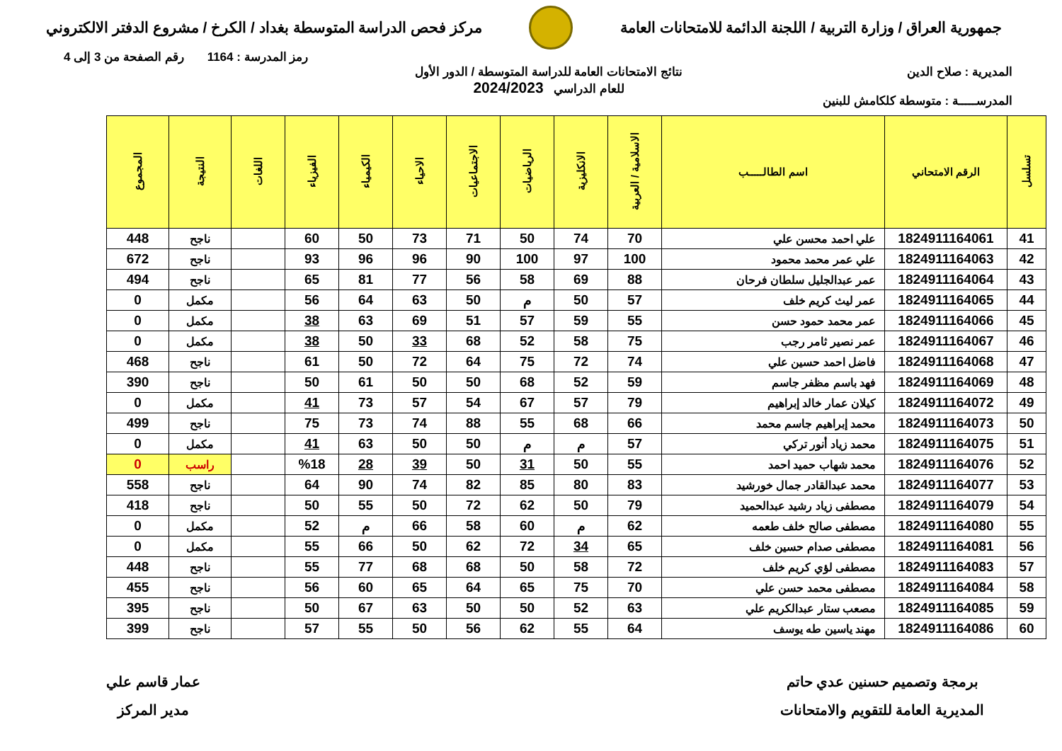جمهورية العراق / وزارة التربية / اللجنة الدائمة للامتحانات العامة
مركز فحص الدراسة المتوسطة بغداد / الكرخ / مشروع الدفتر الالكتروني
رمز المدرسة : 1164 رقم الصفحة من 3 إلى 4
المديرية : صلاح الدين
المدرســـــة : متوسطة كلكامش للبنين
نتائج الامتحانات العامة للدراسة المتوسطة / الدور الأول
للعام الدراسي 2024/2023
| تسلسل | الرقم الامتحاني | اسم الطالـــــب | الاسلامية / العربية | الانكليزية | الرياضيات | الاجتماعيات | الاحياء | الكيمياء | الفيزياء | اللغات | النتيجة | المجموع |
| --- | --- | --- | --- | --- | --- | --- | --- | --- | --- | --- | --- | --- |
| 41 | 1824911164061 | علي احمد محسن علي | 70 | 74 | 50 | 71 | 73 | 50 | 60 | | ناجح | 448 |
| 42 | 1824911164063 | علي عمر محمد محمود | 100 | 97 | 100 | 90 | 96 | 96 | 93 | | ناجح | 672 |
| 43 | 1824911164064 | عمر عبدالجليل سلطان فرحان | 88 | 69 | 58 | 56 | 77 | 81 | 65 | | ناجح | 494 |
| 44 | 1824911164065 | عمر ليث كريم خلف | 57 | 50 | م | 50 | 63 | 64 | 56 | | مكمل | 0 |
| 45 | 1824911164066 | عمر محمد حمود حسن | 55 | 59 | 57 | 51 | 69 | 63 | 38 | | مكمل | 0 |
| 46 | 1824911164067 | عمر نصير ثامر رجب | 75 | 58 | 52 | 68 | 33 | 50 | 38 | | مكمل | 0 |
| 47 | 1824911164068 | فاضل احمد حسين علي | 74 | 72 | 75 | 64 | 72 | 50 | 61 | | ناجح | 468 |
| 48 | 1824911164069 | فهد باسم مظفر جاسم | 59 | 52 | 68 | 50 | 50 | 61 | 50 | | ناجح | 390 |
| 49 | 1824911164072 | كيلان عمار خالد إبراهيم | 79 | 57 | 67 | 54 | 57 | 73 | 41 | | مكمل | 0 |
| 50 | 1824911164073 | محمد إبراهيم جاسم محمد | 66 | 68 | 55 | 88 | 74 | 73 | 75 | | ناجح | 499 |
| 51 | 1824911164075 | محمد زياد أنور تركي | 57 | م | م | 50 | 50 | 63 | 41 | | مكمل | 0 |
| 52 | 1824911164076 | محمد شهاب حميد احمد | 55 | 50 | 31 | 50 | 39 | 28 | %18 | | راسب | 0 |
| 53 | 1824911164077 | محمد عبدالقادر جمال خورشيد | 83 | 80 | 85 | 82 | 74 | 90 | 64 | | ناجح | 558 |
| 54 | 1824911164079 | مصطفى زياد رشيد عبدالحميد | 79 | 50 | 62 | 72 | 50 | 55 | 50 | | ناجح | 418 |
| 55 | 1824911164080 | مصطفى صالح خلف طعمه | 62 | م | 60 | 58 | 66 | م | 52 | | مكمل | 0 |
| 56 | 1824911164081 | مصطفى صدام حسين خلف | 65 | 34 | 72 | 62 | 50 | 66 | 55 | | مكمل | 0 |
| 57 | 1824911164083 | مصطفى لؤي كريم خلف | 72 | 58 | 50 | 68 | 68 | 77 | 55 | | ناجح | 448 |
| 58 | 1824911164084 | مصطفى محمد حسن علي | 70 | 75 | 65 | 64 | 65 | 60 | 56 | | ناجح | 455 |
| 59 | 1824911164085 | مصعب ستار عبدالكريم علي | 63 | 52 | 50 | 50 | 63 | 67 | 50 | | ناجح | 395 |
| 60 | 1824911164086 | مهند ياسين طه يوسف | 64 | 55 | 62 | 56 | 50 | 55 | 57 | | ناجح | 399 |
برمجة وتصميم حسنين عدي حاتم
المديرية العامة للتقويم والامتحانات
عمار قاسم علي
مدير المركز